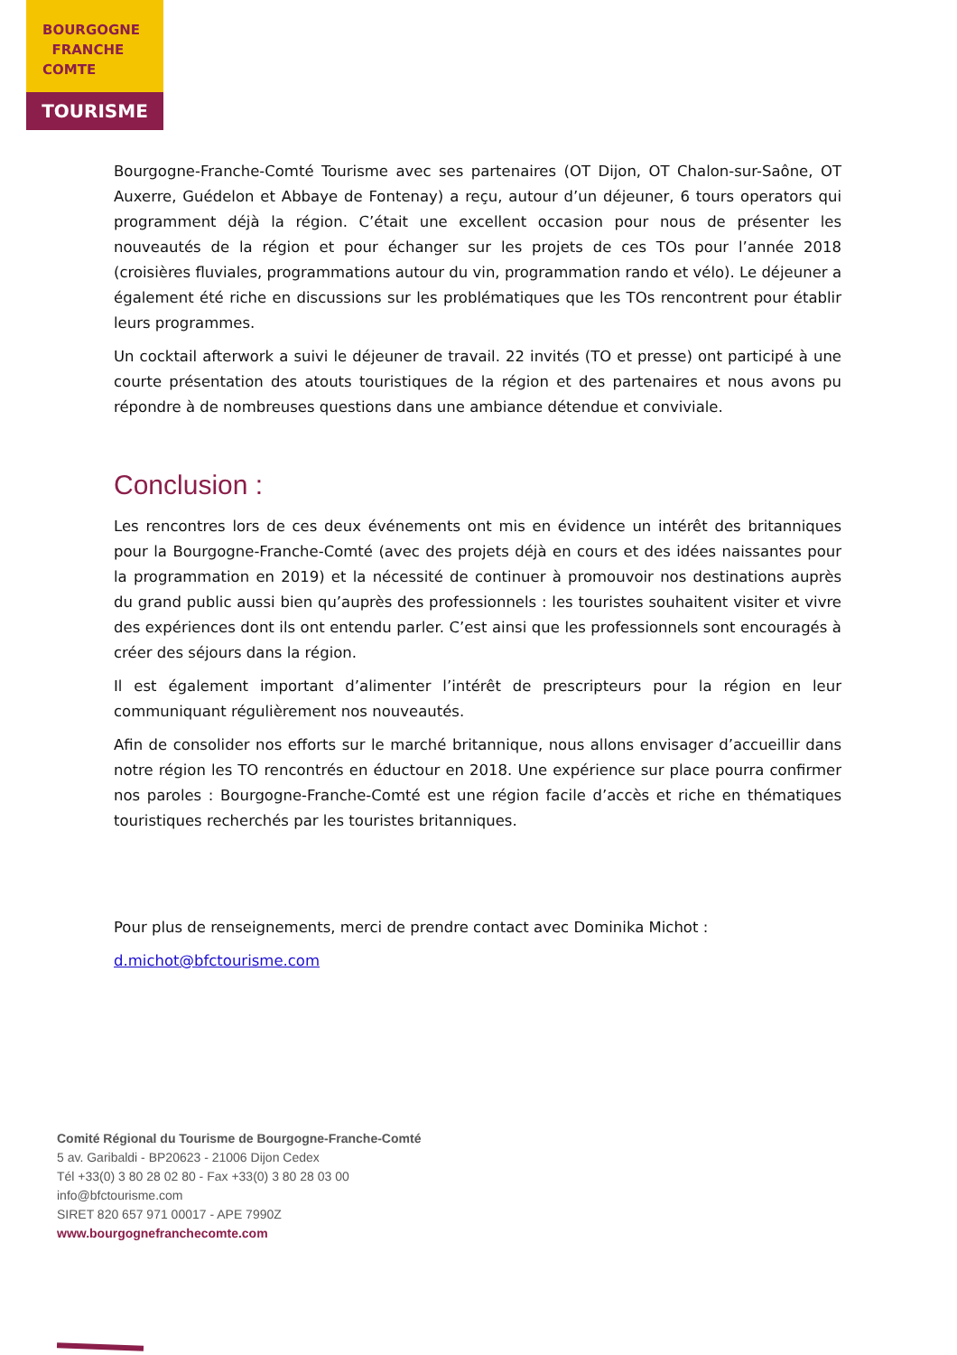BOURGOGNE
FRANCHE
COMTE
TOURISME
Bourgogne-Franche-Comté Tourisme avec ses partenaires (OT Dijon, OT Chalon-sur-Saône, OT Auxerre, Guédelon et Abbaye de Fontenay) a reçu, autour d’un déjeuner, 6 tours operators qui programment déjà la région. C’était une excellent occasion pour nous de présenter les nouveautés de la région et pour échanger sur les projets de ces TOs pour l’année 2018 (croisières fluviales, programmations autour du vin, programmation rando et vélo). Le déjeuner a également été riche en discussions sur les problématiques que les TOs rencontrent pour établir leurs programmes.
Un cocktail afterwork a suivi le déjeuner de travail. 22 invités (TO et presse) ont participé à une courte présentation des atouts touristiques de la région et des partenaires et nous avons pu répondre à de nombreuses questions dans une ambiance détendue et conviviale.
Conclusion :
Les rencontres lors de ces deux événements ont mis en évidence un intérêt des britanniques pour la Bourgogne-Franche-Comté (avec des projets déjà en cours et des idées naissantes pour la programmation en 2019) et la nécessité de continuer à promouvoir nos destinations auprès du grand public aussi bien qu’auprès des professionnels : les touristes souhaitent visiter et vivre des expériences dont ils ont entendu parler. C’est ainsi que les professionnels sont encouragés à créer des séjours dans la région.
Il est également important d’alimenter l’intérêt de prescripteurs pour la région en leur communiquant régulièrement nos nouveautés.
Afin de consolider nos efforts sur le marché britannique, nous allons envisager d’accueillir dans notre région les TO rencontrés en éductour en 2018. Une expérience sur place pourra confirmer nos paroles : Bourgogne-Franche-Comté est une région facile d’accès et riche en thématiques touristiques recherchés par les touristes britanniques.
Pour plus de renseignements, merci de prendre contact avec Dominika Michot :
d.michot@bfctourisme.com
Comité Régional du Tourisme de Bourgogne-Franche-Comté
5 av. Garibaldi - BP20623 - 21006 Dijon Cedex
Tél +33(0) 3 80 28 02 80 - Fax +33(0) 3 80 28 03 00
info@bfctourisme.com
SIRET 820 657 971 00017 - APE 7990Z
www.bourgognefranchecomte.com